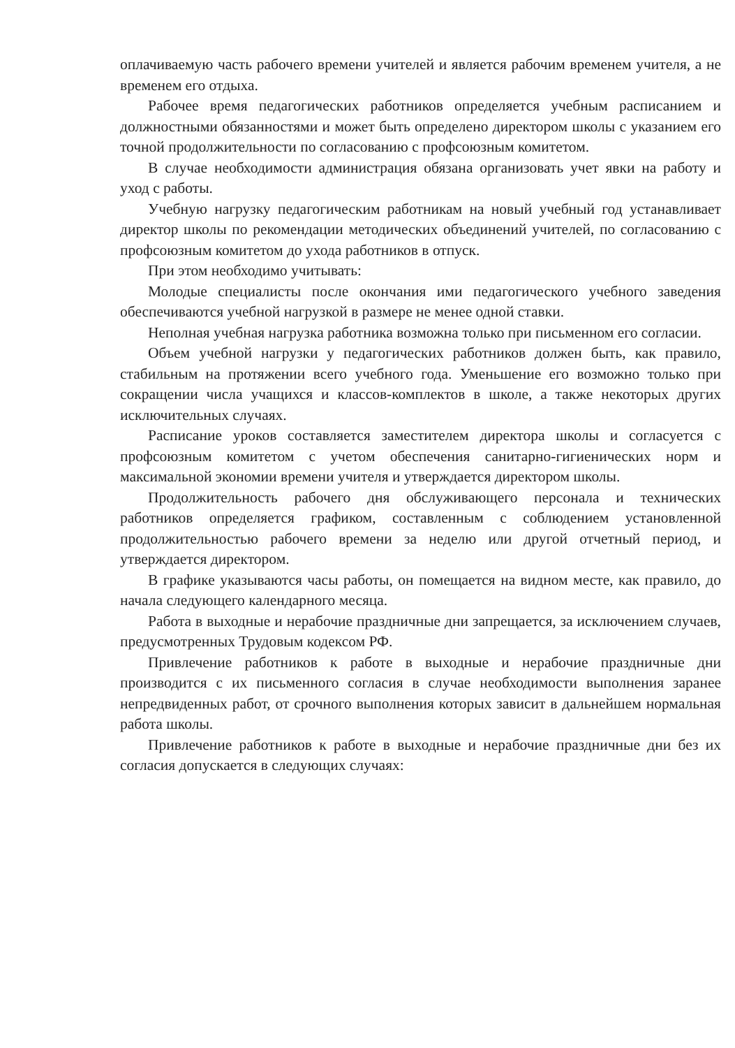оплачиваемую часть рабочего времени учителей и является рабочим временем учителя, а не временем его отдыха.
Рабочее время педагогических работников определяется учебным расписанием и должностными обязанностями и может быть определено директором школы с указанием его точной продолжительности по согласованию с профсоюзным комитетом.
В случае необходимости администрация обязана организовать учет явки на работу и уход с работы.
Учебную нагрузку педагогическим работникам на новый учебный год устанавливает директор школы по рекомендации методических объединений учителей, по согласованию с профсоюзным комитетом до ухода работников в отпуск.
При этом необходимо учитывать:
Молодые специалисты после окончания ими педагогического учебного заведения обеспечиваются учебной нагрузкой в размере не менее одной ставки.
Неполная учебная нагрузка работника возможна только при письменном его согласии.
Объем учебной нагрузки у педагогических работников должен быть, как правило, стабильным на протяжении всего учебного года. Уменьшение его возможно только при сокращении числа учащихся и классов-комплектов в школе, а также некоторых других исключительных случаях.
Расписание уроков составляется заместителем директора школы и согласуется с профсоюзным комитетом с учетом обеспечения санитарно-гигиенических норм и максимальной экономии времени учителя и утверждается директором школы.
Продолжительность рабочего дня обслуживающего персонала и технических работников определяется графиком, составленным с соблюдением установленной продолжительностью рабочего времени за неделю или другой отчетный период, и утверждается директором.
В графике указываются часы работы, он помещается на видном месте, как правило, до начала следующего календарного месяца.
Работа в выходные и нерабочие праздничные дни запрещается, за исключением случаев, предусмотренных Трудовым кодексом РФ.
Привлечение работников к работе в выходные и нерабочие праздничные дни производится с их письменного согласия в случае необходимости выполнения заранее непредвиденных работ, от срочного выполнения которых зависит в дальнейшем нормальная работа школы.
Привлечение работников к работе в выходные и нерабочие праздничные дни без их согласия допускается в следующих случаях: